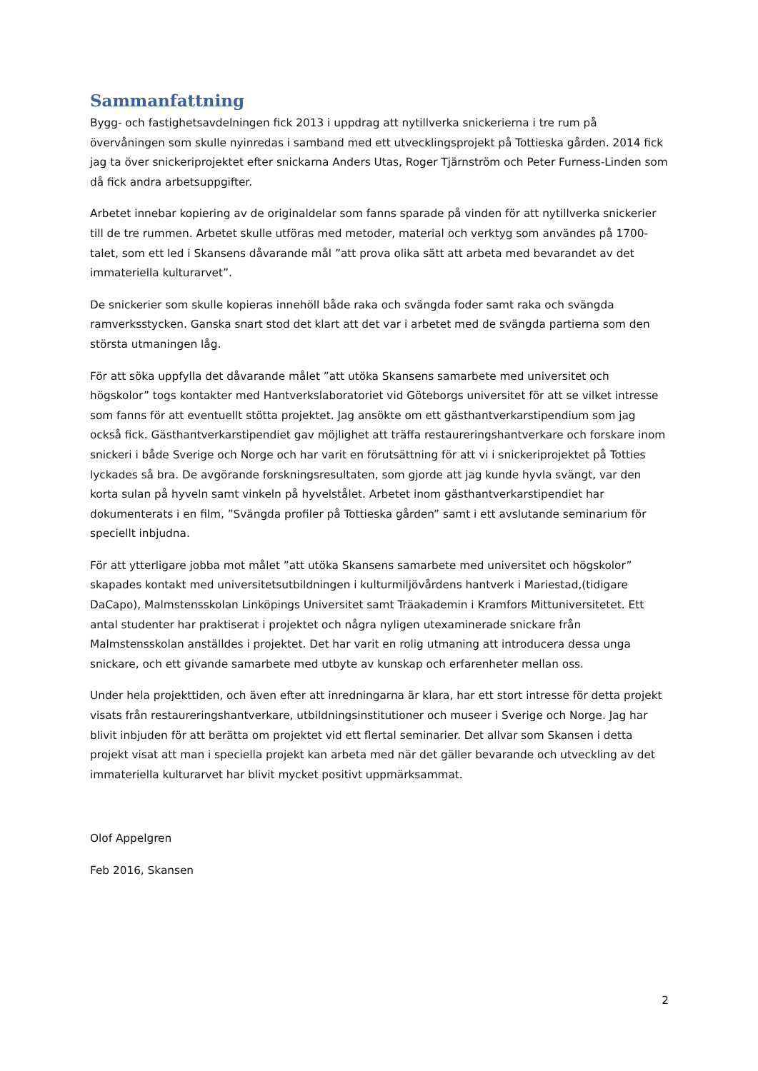Sammanfattning
Bygg- och fastighetsavdelningen fick 2013 i uppdrag att nytillverka snickerierna i tre rum på övervåningen som skulle nyinredas i samband med ett utvecklingsprojekt på Tottieska gården. 2014 fick jag ta över snickeriprojektet efter snickarna Anders Utas, Roger Tjärnström och Peter Furness-Linden som då fick andra arbetsuppgifter.
Arbetet innebar kopiering av de originaldelar som fanns sparade på vinden för att nytillverka snickerier till de tre rummen. Arbetet skulle utföras med metoder, material och verktyg som användes på 1700-talet, som ett led i Skansens dåvarande mål ”att prova olika sätt att arbeta med bevarandet av det immateriella kulturarvet”.
De snickerier som skulle kopieras innehöll både raka och svängda foder samt raka och svängda ramverksstycken. Ganska snart stod det klart att det var i arbetet med de svängda partierna som den största utmaningen låg.
För att söka uppfylla det dåvarande målet ”att utöka Skansens samarbete med universitet och högskolor” togs kontakter med Hantverkslaboratoriet vid Göteborgs universitet för att se vilket intresse som fanns för att eventuellt stötta projektet. Jag ansökte om ett gästhantverkarstipendium som jag också fick. Gästhantverkarstipendiet gav möjlighet att träffa restaureringshantverkare och forskare inom snickeri i både Sverige och Norge och har varit en förutsättning för att vi i snickeriprojektet på Totties lyckades så bra. De avgörande forskningsresultaten, som gjorde att jag kunde hyvla svängt, var den korta sulan på hyveln samt vinkeln på hyvelstålet. Arbetet inom gästhantverkarstipendiet har dokumenterats i en film, ”Svängda profiler på Tottieska gården” samt i ett avslutande seminarium för speciellt inbjudna.
För att ytterligare jobba mot målet ”att utöka Skansens samarbete med universitet och högskolor” skapades kontakt med universitetsutbildningen i kulturmiljövårdens hantverk i Mariestad,(tidigare DaCapo), Malmstensskolan Linköpings Universitet samt Träakademin i Kramfors Mittuniversitetet. Ett antal studenter har praktiserat i projektet och några nyligen utexaminerade snickare från Malmstensskolan anställdes i projektet. Det har varit en rolig utmaning att introducera dessa unga snickare, och ett givande samarbete med utbyte av kunskap och erfarenheter mellan oss.
Under hela projekttiden, och även efter att inredningarna är klara, har ett stort intresse för detta projekt visats från restaureringshantverkare, utbildningsinstitutioner och museer i Sverige och Norge. Jag har blivit inbjuden för att berätta om projektet vid ett flertal seminarier. Det allvar som Skansen i detta projekt visat att man i speciella projekt kan arbeta med när det gäller bevarande och utveckling av det immateriella kulturarvet har blivit mycket positivt uppmärksammat.
Olof Appelgren
Feb 2016, Skansen
2